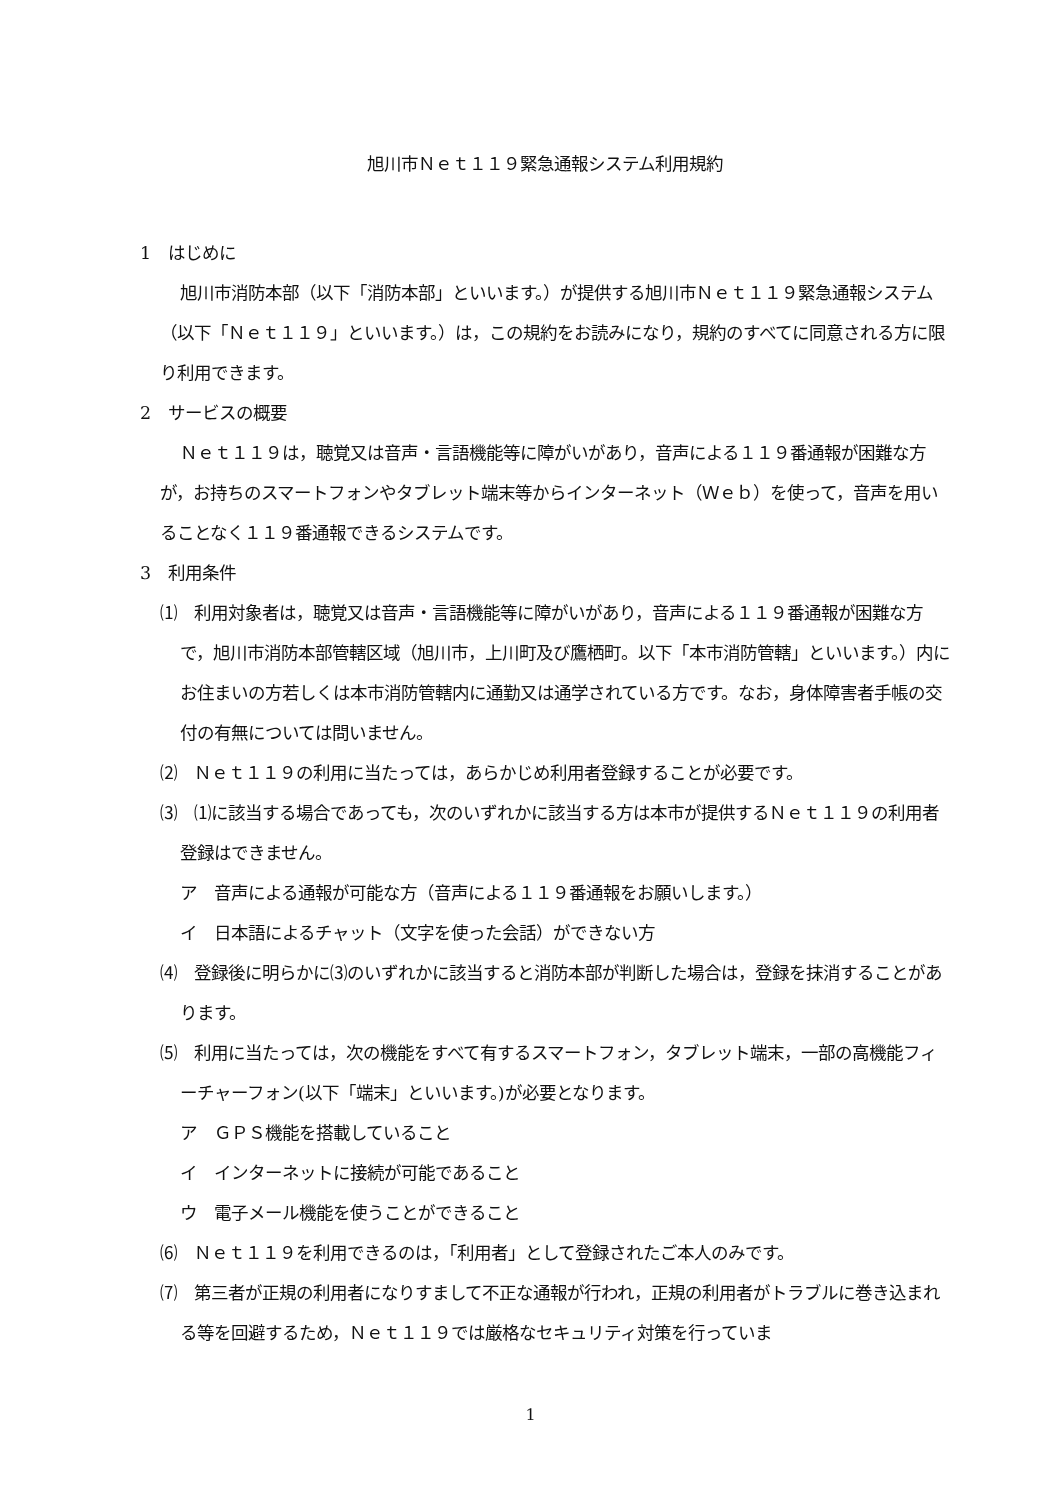旭川市Ｎｅｔ１１９緊急通報システム利用規約
1　はじめに
旭川市消防本部（以下「消防本部」といいます。）が提供する旭川市Ｎｅｔ１１９緊急通報システム（以下「Ｎｅｔ１１９」といいます。）は，この規約をお読みになり，規約のすべてに同意される方に限り利用できます。
2　サービスの概要
Ｎｅｔ１１９は，聴覚又は音声・言語機能等に障がいがあり，音声による１１９番通報が困難な方が，お持ちのスマートフォンやタブレット端末等からインターネット（Ｗｅｂ）を使って，音声を用いることなく１１９番通報できるシステムです。
3　利用条件
⑴　利用対象者は，聴覚又は音声・言語機能等に障がいがあり，音声による１１９番通報が困難な方で，旭川市消防本部管轄区域（旭川市，上川町及び鷹栖町。以下「本市消防管轄」といいます。）内にお住まいの方若しくは本市消防管轄内に通勤又は通学されている方です。なお，身体障害者手帳の交付の有無については問いません。
⑵　Ｎｅｔ１１９の利用に当たっては，あらかじめ利用者登録することが必要です。
⑶　⑴に該当する場合であっても，次のいずれかに該当する方は本市が提供するＮｅｔ１１９の利用者登録はできません。
ア　音声による通報が可能な方（音声による１１９番通報をお願いします。）
イ　日本語によるチャット（文字を使った会話）ができない方
⑷　登録後に明らかに⑶のいずれかに該当すると消防本部が判断した場合は，登録を抹消することがあります。
⑸　利用に当たっては，次の機能をすべて有するスマートフォン，タブレット端末，一部の高機能フィーチャーフォン(以下「端末」といいます。)が必要となります。
ア　ＧＰＳ機能を搭載していること
イ　インターネットに接続が可能であること
ウ　電子メール機能を使うことができること
⑹　Ｎｅｔ１１９を利用できるのは，「利用者」として登録されたご本人のみです。
⑺　第三者が正規の利用者になりすまして不正な通報が行われ，正規の利用者がトラブルに巻き込まれる等を回避するため，Ｎｅｔ１１９では厳格なセキュリティ対策を行っていま
1